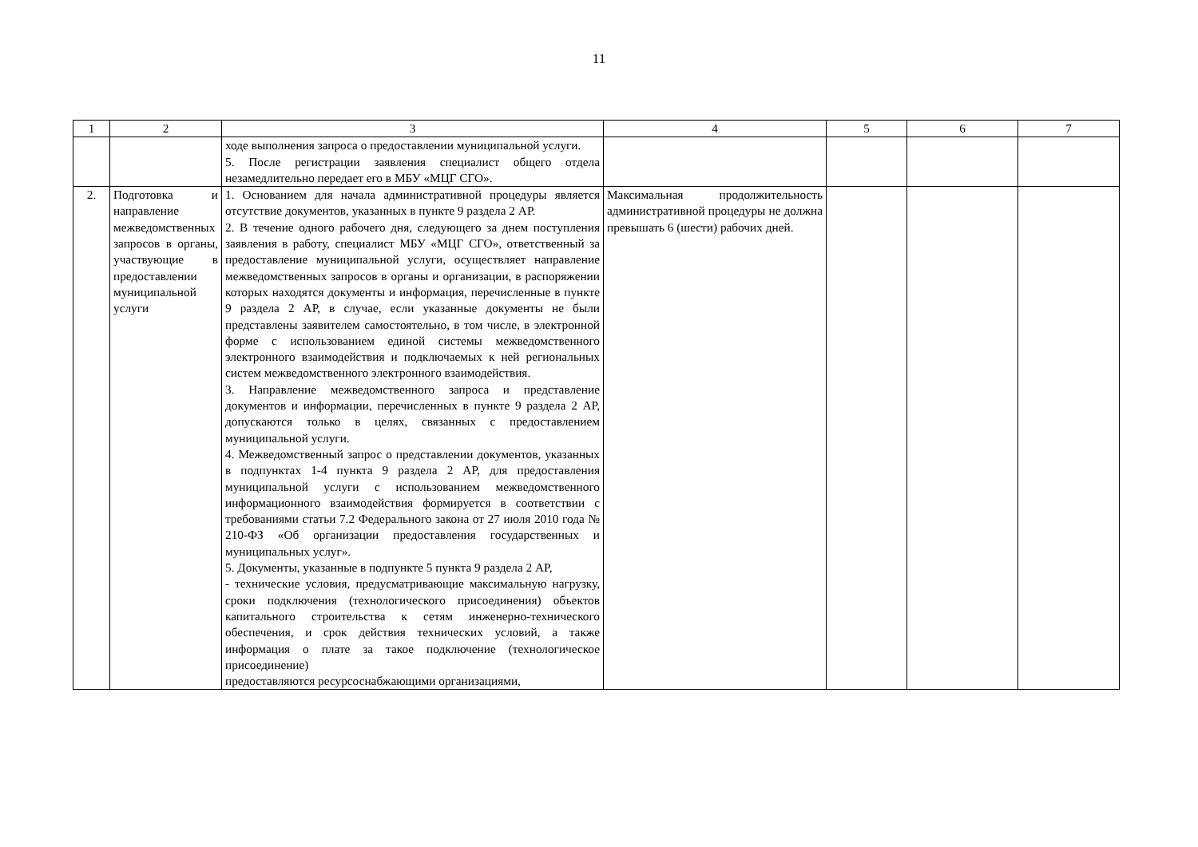11
| 1 | 2 | 3 | 4 | 5 | 6 | 7 |
| | | ходе выполнения запроса о предоставлении муниципальной услуги. 5. После регистрации заявления специалист общего отдела незамедлительно передает его в МБУ «МЦГ СГО». | | | | |
| 2. | Подготовка и направление межведомственных запросов в органы, участвующие в предоставлении муниципальной услуги | 1. Основанием для начала административной процедуры является отсутствие документов, указанных в пункте 9 раздела 2 АР. 2. В течение одного рабочего дня, следующего за днем поступления заявления в работу, специалист МБУ «МЦГ СГО», ответственный за предоставление муниципальной услуги, осуществляет направление межведомственных запросов в органы и организации, в распоряжении которых находятся документы и информация, перечисленные в пункте 9 раздела 2 АР, в случае, если указанные документы не были представлены заявителем самостоятельно, в том числе, в электронной форме с использованием единой системы межведомственного электронного взаимодействия и подключаемых к ней региональных систем межведомственного электронного взаимодействия. 3. Направление межведомственного запроса и представление документов и информации, перечисленных в пункте 9 раздела 2 АР, допускаются только в целях, связанных с предоставлением муниципальной услуги. 4. Межведомственный запрос о представлении документов, указанных в подпунктах 1-4 пункта 9 раздела 2 АР, для предоставления муниципальной услуги с использованием межведомственного информационного взаимодействия формируется в соответствии с требованиями статьи 7.2 Федерального закона от 27 июля 2010 года № 210-ФЗ «Об организации предоставления государственных и муниципальных услуг». 5. Документы, указанные в подпункте 5 пункта 9 раздела 2 АР, - технические условия, предусматривающие максимальную нагрузку, сроки подключения (технологического присоединения) объектов капитального строительства к сетям инженерно-технического обеспечения, и срок действия технических условий, а также информация о плате за такое подключение (технологическое присоединение) предоставляются ресурсоснабжающими организациями, | Максимальная продолжительность административной процедуры не должна превышать 6 (шести) рабочих дней. | | | |